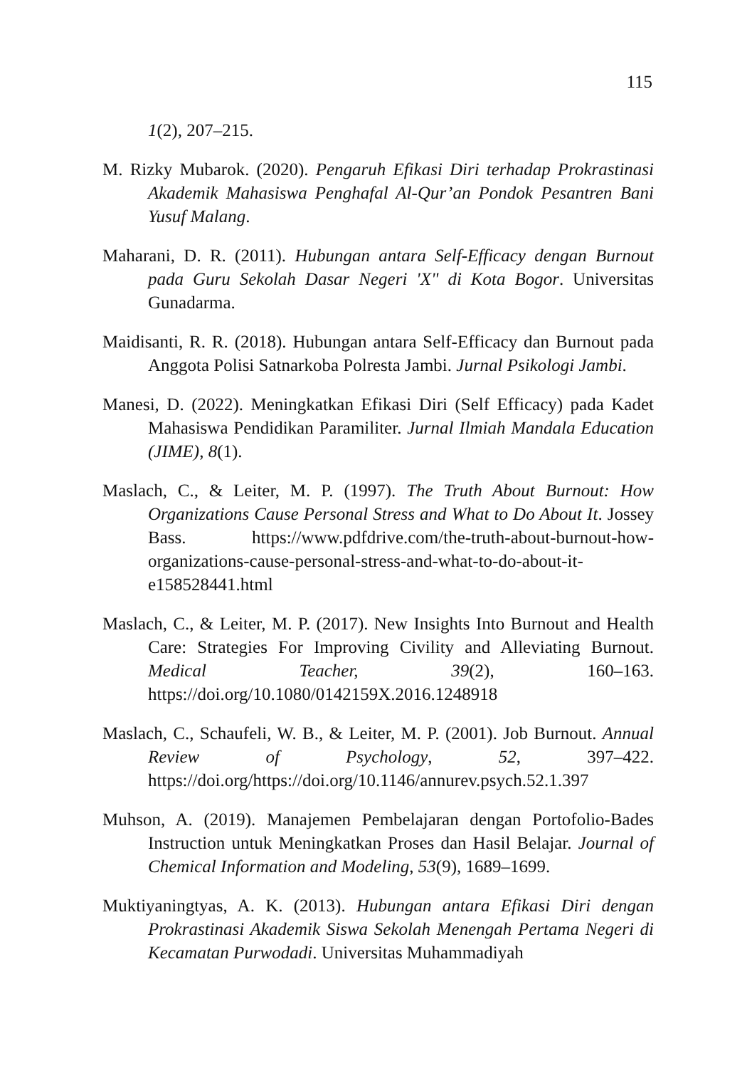115
1(2), 207–215.
M. Rizky Mubarok. (2020). Pengaruh Efikasi Diri terhadap Prokrastinasi Akademik Mahasiswa Penghafal Al-Qur’an Pondok Pesantren Bani Yusuf Malang.
Maharani, D. R. (2011). Hubungan antara Self-Efficacy dengan Burnout pada Guru Sekolah Dasar Negeri 'X" di Kota Bogor. Universitas Gunadarma.
Maidisanti, R. R. (2018). Hubungan antara Self-Efficacy dan Burnout pada Anggota Polisi Satnarkoba Polresta Jambi. Jurnal Psikologi Jambi.
Manesi, D. (2022). Meningkatkan Efikasi Diri (Self Efficacy) pada Kadet Mahasiswa Pendidikan Paramiliter. Jurnal Ilmiah Mandala Education (JIME), 8(1).
Maslach, C., & Leiter, M. P. (1997). The Truth About Burnout: How Organizations Cause Personal Stress and What to Do About It. Jossey Bass. https://www.pdfdrive.com/the-truth-about-burnout-how-organizations-cause-personal-stress-and-what-to-do-about-it-e158528441.html
Maslach, C., & Leiter, M. P. (2017). New Insights Into Burnout and Health Care: Strategies For Improving Civility and Alleviating Burnout. Medical Teacher, 39(2), 160–163. https://doi.org/10.1080/0142159X.2016.1248918
Maslach, C., Schaufeli, W. B., & Leiter, M. P. (2001). Job Burnout. Annual Review of Psychology, 52, 397–422. https://doi.org/https://doi.org/10.1146/annurev.psych.52.1.397
Muhson, A. (2019). Manajemen Pembelajaran dengan Portofolio-Bades Instruction untuk Meningkatkan Proses dan Hasil Belajar. Journal of Chemical Information and Modeling, 53(9), 1689–1699.
Muktiyaningtyas, A. K. (2013). Hubungan antara Efikasi Diri dengan Prokrastinasi Akademik Siswa Sekolah Menengah Pertama Negeri di Kecamatan Purwodadi. Universitas Muhammadiyah